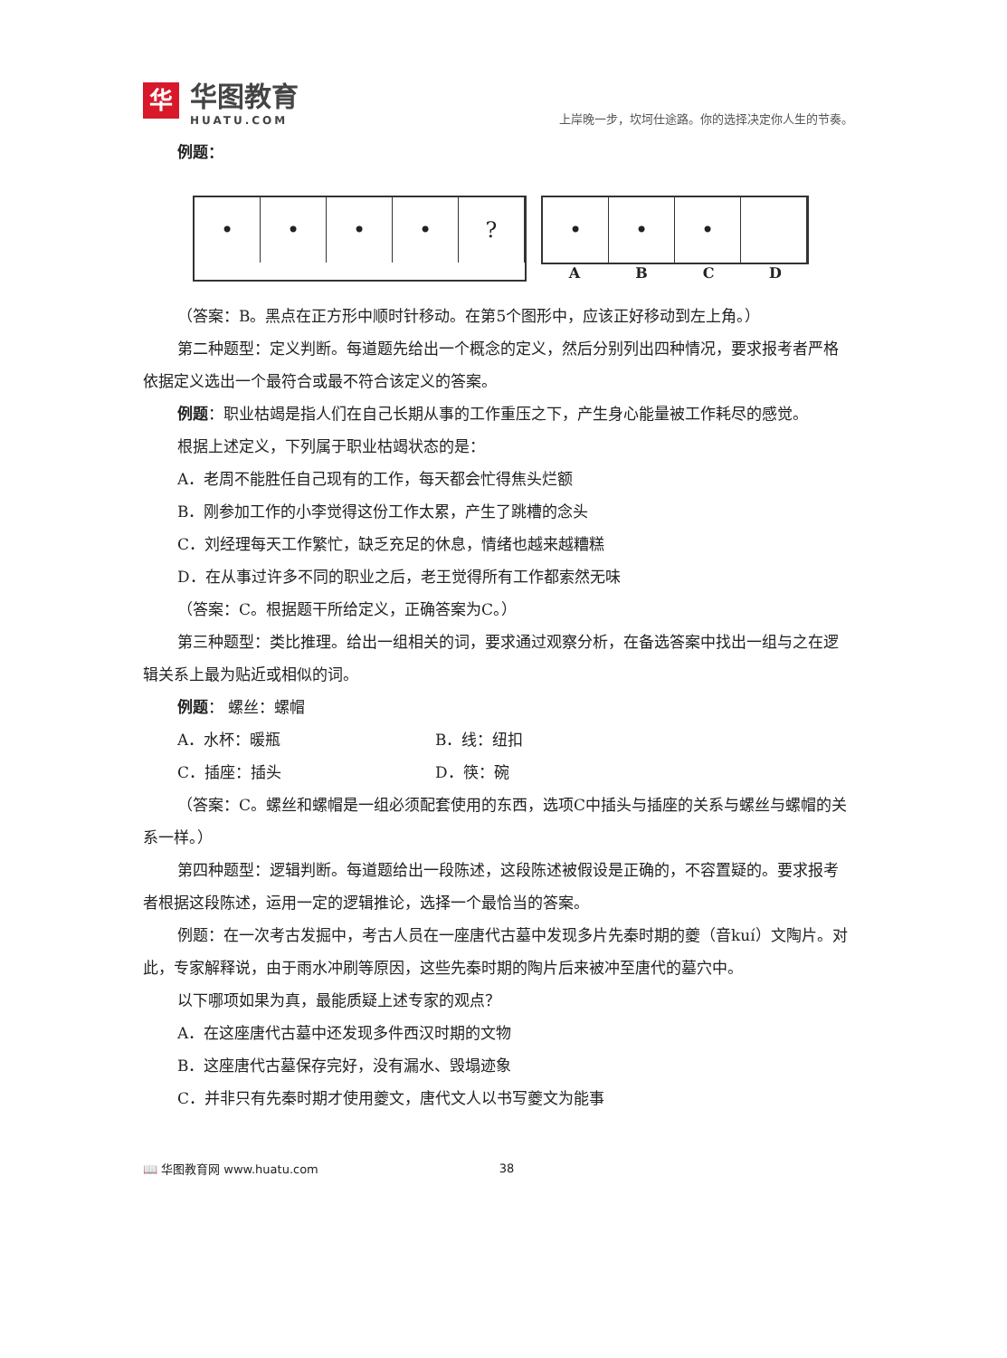华
华图教育
HUATU.COM
上岸晚一步，坎坷仕途路。你的选择决定你人生的节奏。
例题：
• • • • ? • • •
A B C D
（答案：B。黑点在正方形中顺时针移动。在第5个图形中，应该正好移动到左上角。）
第二种题型：定义判断。每道题先给出一个概念的定义，然后分别列出四种情况，要求报考者严格依据定义选出一个最符合或最不符合该定义的答案。
例题：职业枯竭是指人们在自己长期从事的工作重压之下，产生身心能量被工作耗尽的感觉。
根据上述定义，下列属于职业枯竭状态的是：
A．老周不能胜任自己现有的工作，每天都会忙得焦头烂额
B．刚参加工作的小李觉得这份工作太累，产生了跳槽的念头
C．刘经理每天工作繁忙，缺乏充足的休息，情绪也越来越糟糕
D．在从事过许多不同的职业之后，老王觉得所有工作都索然无味
（答案：C。根据题干所给定义，正确答案为C。）
第三种题型：类比推理。给出一组相关的词，要求通过观察分析，在备选答案中找出一组与之在逻辑关系上最为贴近或相似的词。
例题： 螺丝：螺帽
A．水杯：暖瓶 B．线：纽扣
C．插座：插头 D．筷：碗
（答案：C。螺丝和螺帽是一组必须配套使用的东西，选项C中插头与插座的关系与螺丝与螺帽的关系一样。）
第四种题型：逻辑判断。每道题给出一段陈述，这段陈述被假设是正确的，不容置疑的。要求报考者根据这段陈述，运用一定的逻辑推论，选择一个最恰当的答案。
例题：在一次考古发掘中，考古人员在一座唐代古墓中发现多片先秦时期的夔（音kuí）文陶片。对此，专家解释说，由于雨水冲刷等原因，这些先秦时期的陶片后来被冲至唐代的墓穴中。
以下哪项如果为真，最能质疑上述专家的观点？
A．在这座唐代古墓中还发现多件西汉时期的文物
B．这座唐代古墓保存完好，没有漏水、毁塌迹象
C．并非只有先秦时期才使用夔文，唐代文人以书写夔文为能事
📖 华图教育网 www.huatu.com 38